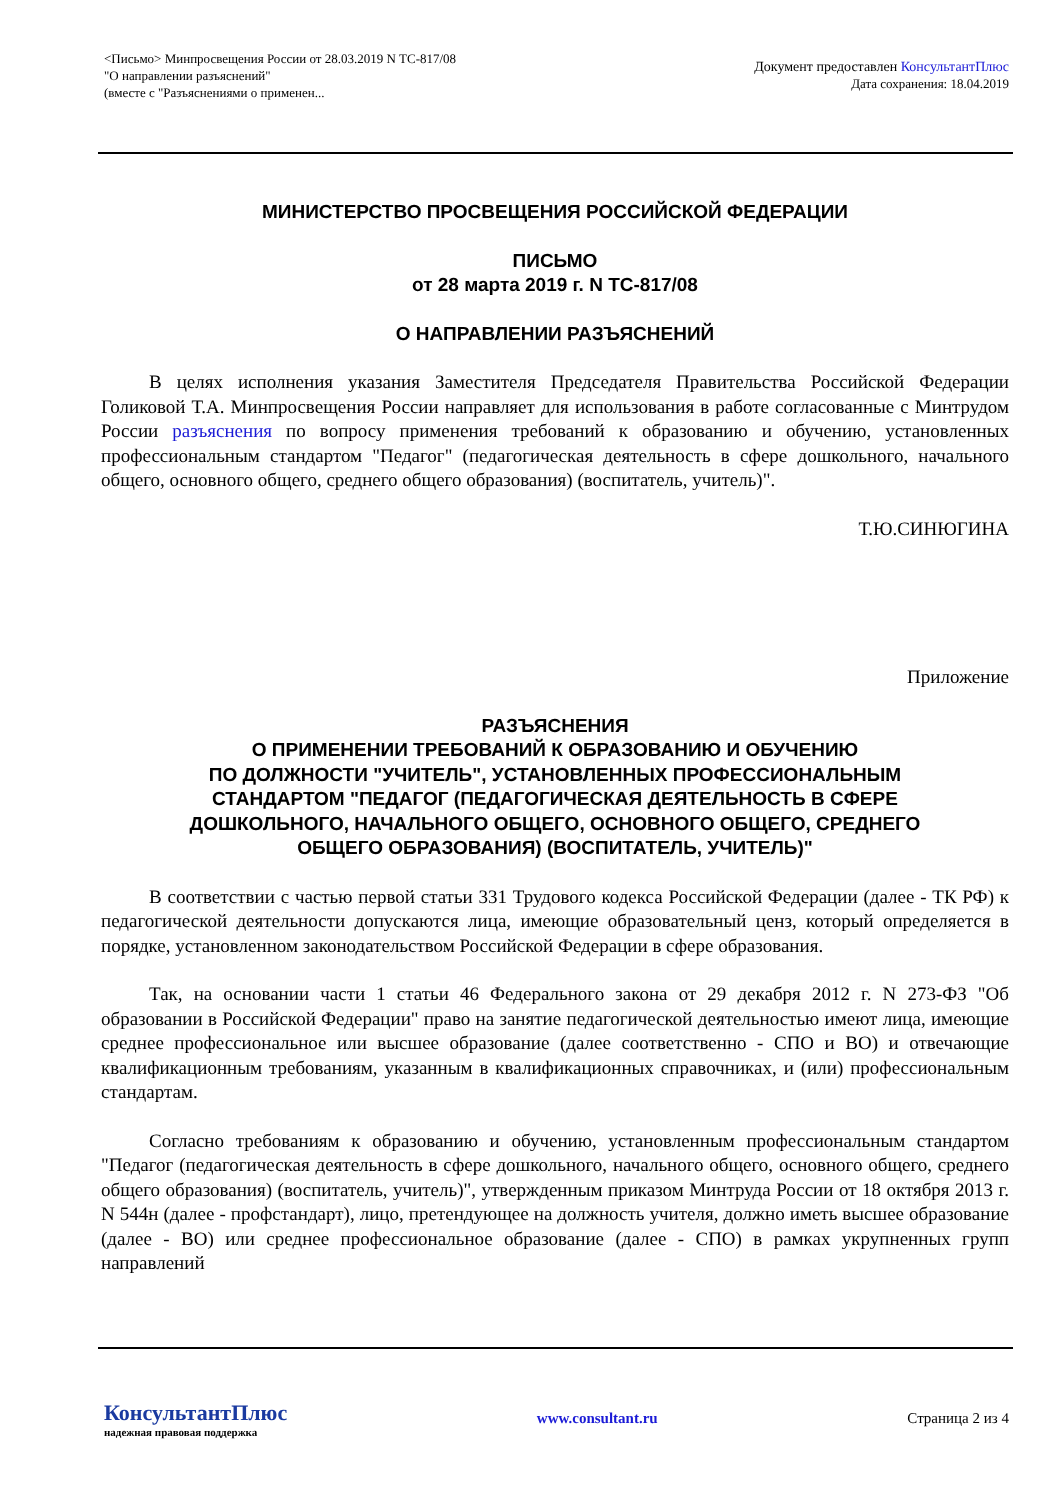<Письмо> Минпросвещения России от 28.03.2019 N ТС-817/08
"О направлении разъяснений"
(вместе с "Разъяснениями о применен...
Документ предоставлен КонсультантПлюс
Дата сохранения: 18.04.2019
МИНИСТЕРСТВО ПРОСВЕЩЕНИЯ РОССИЙСКОЙ ФЕДЕРАЦИИ
ПИСЬМО
от 28 марта 2019 г. N ТС-817/08
О НАПРАВЛЕНИИ РАЗЪЯСНЕНИЙ
В целях исполнения указания Заместителя Председателя Правительства Российской Федерации Голиковой Т.А. Минпросвещения России направляет для использования в работе согласованные с Минтрудом России разъяснения по вопросу применения требований к образованию и обучению, установленных профессиональным стандартом "Педагог" (педагогическая деятельность в сфере дошкольного, начального общего, основного общего, среднего общего образования) (воспитатель, учитель)".
Т.Ю.СИНЮГИНА
Приложение
РАЗЪЯСНЕНИЯ
О ПРИМЕНЕНИИ ТРЕБОВАНИЙ К ОБРАЗОВАНИЮ И ОБУЧЕНИЮ
ПО ДОЛЖНОСТИ "УЧИТЕЛЬ", УСТАНОВЛЕННЫХ ПРОФЕССИОНАЛЬНЫМ
СТАНДАРТОМ "ПЕДАГОГ (ПЕДАГОГИЧЕСКАЯ ДЕЯТЕЛЬНОСТЬ В СФЕРЕ
ДОШКОЛЬНОГО, НАЧАЛЬНОГО ОБЩЕГО, ОСНОВНОГО ОБЩЕГО, СРЕДНЕГО
ОБЩЕГО ОБРАЗОВАНИЯ) (ВОСПИТАТЕЛЬ, УЧИТЕЛЬ)"
В соответствии с частью первой статьи 331 Трудового кодекса Российской Федерации (далее - ТК РФ) к педагогической деятельности допускаются лица, имеющие образовательный ценз, который определяется в порядке, установленном законодательством Российской Федерации в сфере образования.
Так, на основании части 1 статьи 46 Федерального закона от 29 декабря 2012 г. N 273-ФЗ "Об образовании в Российской Федерации" право на занятие педагогической деятельностью имеют лица, имеющие среднее профессиональное или высшее образование (далее соответственно - СПО и ВО) и отвечающие квалификационным требованиям, указанным в квалификационных справочниках, и (или) профессиональным стандартам.
Согласно требованиям к образованию и обучению, установленным профессиональным стандартом "Педагог (педагогическая деятельность в сфере дошкольного, начального общего, основного общего, среднего общего образования) (воспитатель, учитель)", утвержденным приказом Минтруда России от 18 октября 2013 г. N 544н (далее - профстандарт), лицо, претендующее на должность учителя, должно иметь высшее образование (далее - ВО) или среднее профессиональное образование (далее - СПО) в рамках укрупненных групп направлений
КонсультантПлюс
надежная правовая поддержка
www.consultant.ru Страница 2 из 4